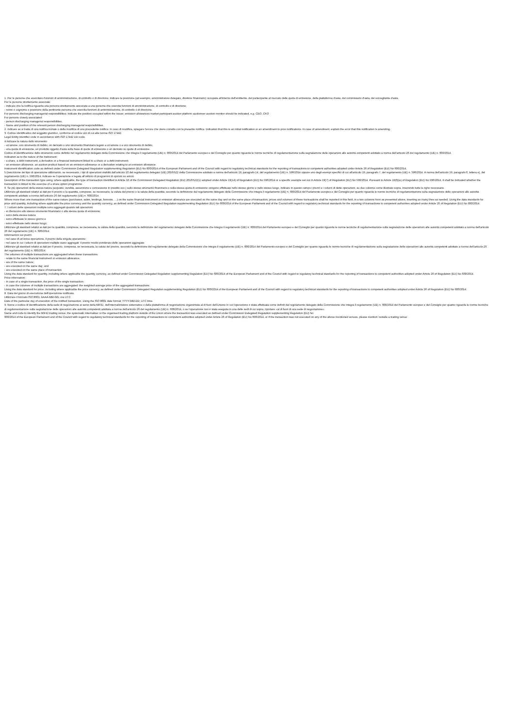1. Per le persone che esercitano funzioni di amministrazione, di controllo o di direzione: indicare la posizione (ad esempio, amministratore delegato, direttore finanziario) occupata all'interno dell'emittente, del partecipante al mercato delle quote di emissione, della piattaforma d'asta, del commissario d'asta, del sorvegliante d'asta.
Per le persone strettamente associate:
- indicare che la notifica riguarda una persona strettamente associata a una persona che esercita funzioni di amministrazione, di controllo o di direzione;
- nome e cognome e posizione della pertinente persona che esercita funzioni di amministrazione, di controllo o di direzione.
For persons discharging managerial responsibilities: indicate the position occupied within the issuer, emission allowances market participant auction platform auctioneer auction monitor should be indicated, e.g. CEO, CFO
For persons closely associated:
- person discharging managerial responsibilities;
- Name and position of the relevant person discharging managerial responsibilities.
2. Indicare se si tratta di una notifica iniziale o della modifica di una precedente notifica. In caso di modifica, spiegare l'errore che viene corretto con la presente notifica. Indication that this is an initial notification or an amendment to prior notifications. In case of amendment, explain the error that this notification is amending.
3. Codice identificativo del soggetto giuridico, conforme al codice LEI di cui alla norma ISO 17442.
Legal Entity Identifier code in accordance with ISO 17442 LEI code.
4.Indicare la natura dello strumento:
- un'azione, uno strumento di debito, un derivato o uno strumento finanziario legato a un'azione o a uno strumento di debito;
- una quota di emissione, un prodotto oggetto d'asta sulla base di quote di emissione o un derivato su quote di emissione.
Codice di identificazione dello strumento come definito nel regolamento delegato della Commissione che integra il regolamento (UE) n. 600/2014 del Parlamento europeo e del Consiglio per quanto riguarda le norme tecniche di regolamentazione sulla segnalazione delle operazioni alle autorità competenti adottato a norma dell'articolo 26 del regolamento (UE) n. 600/2014.
Indication as to the nature of the instrument:
- a share, a debt instrument, a derivative or a financial instrument linked to a share or a debt instrument;
- an emission allowance, an auction product based on an emission allowance or a derivative relating to an emission allowance.
Instrument identification code as defined under Commission Delegated Regulation supplementing Regulation (EU) No 600/2014 of the European Parliament and of the Council with regard to regulatory technical standards for the reporting of transactions to competent authorities adopted under Article 26 of Regulation (EU) No 600/2014.
5.Descrizione del tipo di operazione utilizzando, se necessario, i tipi di operazioni stabiliti dall'articolo 10 del regolamento delegato (UE) 2016/522 della Commissione adottato a norma dell'articolo 19, paragrafo 14, del regolamento (UE) n. 596/2014 oppure uno degli esempi specifici di cui all'articolo 19, paragrafo 7, del regolamento (UE) n. 596/2014. A norma dell'articolo 19, paragrafo 6, lettera e), del regolamento (UE) n. 596/2014, indicare se l'operazione è legata all'utilizzo di programmi di opzioni su azioni.
Description of the transaction type using, where applicable, the type of transaction identified in Article 10 of the Commission Delegated Regulation (EU) 2016/522(1) adopted under Article 19(14) of Regulation (EU) No 596/2014 or a specific example set out in Article 19(7) of Regulation (EU) No 596/2014. Pursuant to Article 19(6)(e) of Regulation (EU) No 596/2014, it shall be indicated whether the transaction is linked to the exercise of a share option programme.
6. Se più operazioni della stessa natura (acquisto, vendita, assunzione e concessione in prestito ecc.) sullo stesso strumento finanziario o sulla stessa quota di emissione vengono effettuate nello stesso giorno e nello stesso luogo, indicare in questo campo i prezzi e i volumi di dette operazioni, su due colonne come illustrato sopra, inserendo tutte le righe necessarie.
Utilizzare gli standard relativi ai dati per il prezzo e la quantità, comprese, se necessario, la valuta del prezzo e la valuta della quantità, secondo la definizione dal regolamento delegato della Commissione che integra il regolamento (UE) n. 600/2014 del Parlamento europeo e del Consiglio per quanto riguarda le norme tecniche di regolamentazione sulla segnalazione delle operazioni alle autorità competenti adottato a norma dell'articolo 26 del regolamento (UE) n. 600/2014.
Where more than one transaction of the same nature (purchases, sales, lendings, borrows, …) on the same financial instrument or emission allowance are executed on the same day and on the same place of transaction, prices and volumes of these transactions shall be reported in this field, in a two columns form as presented above, inserting as many lines as needed. Using the data standards for price and quantity, including where applicable the price currency and the quantity currency, as defined under Commission Delegated Regulation supplementing Regulation (EU) No 600/2014 of the European Parliament and of the Council with regard to regulatory technical standards for the reporting of transactions to competent authorities adopted under Article 26 of Regulation (EU) No 600/2014.
7. I volumi delle operazioni multiple sono aggregati quando tali operazioni:
- si riferiscono allo stesso strumento finanziario o alla stessa quota di emissione;
- sono della stessa natura;
- sono effettuate lo stesso giorno e
- sono effettuate nello stesso luogo;
Utilizzare gli standard relativi ai dati per la quantità, compresa, se necessaria, la valuta della quantità, secondo la definizione del regolamento delegato della Commissione che integra il regolamento (UE) n. 600/2014 del Parlamento europeo e del Consiglio per quanto riguarda le norme tecniche di regolamentazione sulla segnalazione delle operazioni alle autorità competenti adottato a norma dell'articolo 26 del regolamento (UE) n. 600/2014.
Informazioni sui prezzi:
- nel caso di un'unica operazione, il prezzo della singola operazione;
- nel caso in cui i volumi di operazioni multiple siano aggregati: il prezzo medio ponderato delle operazioni aggregate.
Utilizzare gli standard relativi ai dati per il prezzo, compresa, se necessaria, la valuta del prezzo, secondo la definizione del regolamento delegato della Commissione che integra il regolamento (UE) n. 600/2014 del Parlamento europeo e del Consiglio per quanto riguarda le norme tecniche di regolamentazione sulla segnalazione delle operazioni alle autorità competenti adottato a norma dell'articolo 26 del regolamento (UE) n. 600/2014.
The volumes of multiple transactions are aggregated when these transactions:
- relate to the same financial instrument or emission allowance;
- are of the same nature;
- are executed on the same day; and
- are executed on the same place of transaction.
Using the data standard for quantity, including where applicable the quantity currency, as defined under Commission Delegated Regulation supplementing Regulation (EU) No 600/2014 of the European Parliament and of the Council with regard to regulatory technical standards for the reporting of transactions to competent authorities adopted under Article 26 of Regulation (EU) No 600/2014.
Price information:
- In case of a single transaction, the price of the single transaction;
- In case the volumes of multiple transactions are aggregated: the weighted average price of the aggregated transactions.
Using the data standard for price, including where applicable the price currency, as defined under Commission Delegated Regulation supplementing Regulation (EU) No 600/2014 of the European Parliament and of the Council with regard to regulatory technical standards for the reporting of transactions to competent authorities adopted under Article 26 of Regulation (EU) No 600/2014.
8. Data del giorno di esecuzione dell'operazione notificata.
Utilizzare il formato ISO 8601: AAAA-MM-GG; ora UTC.
Date of the particular day of execution of the notified transaction. Using the ISO 8601 date format: YYYY-MM-DD; UTC time.
9. Nome e codice di identificazione della sede di negoziazione ai sensi della MiFID, dell'internalizzatore sistematico o della piattaforma di negoziazione organizzata al di fuori dell'Unione in cui l'operazione è stata effettuata come definiti dal regolamento delegato della Commissione che integra il regolamento (UE) n. 600/2014 del Parlamento europeo e del Consiglio per quanto riguarda le norme tecniche di regolamentazione sulla segnalazione delle operazioni alle autorità competenti adottata a norma dell'articolo 26 del regolamento (UE) n. 600/2014, o se l'operazione non è stata eseguita in una delle sedi di cui sopra, riportare «al di fuori di una sede di negoziazione».
Name and code to identify the MiFID trading venue, the systematic internaliser or the organised trading platform outside of the Union where the transaction was executed as defined under Commission Delegated Regulation supplementing Regulation (EU) No
600/2014 of the European Parliament and of the Council with regard to regulatory technical standards for the reporting of transactions to competent authorities adopted under Article 26 of Regulation (EU) No 600/2014, or if the transaction was not executed on any of the above mentioned venues, please mention 'outside a trading venue'.